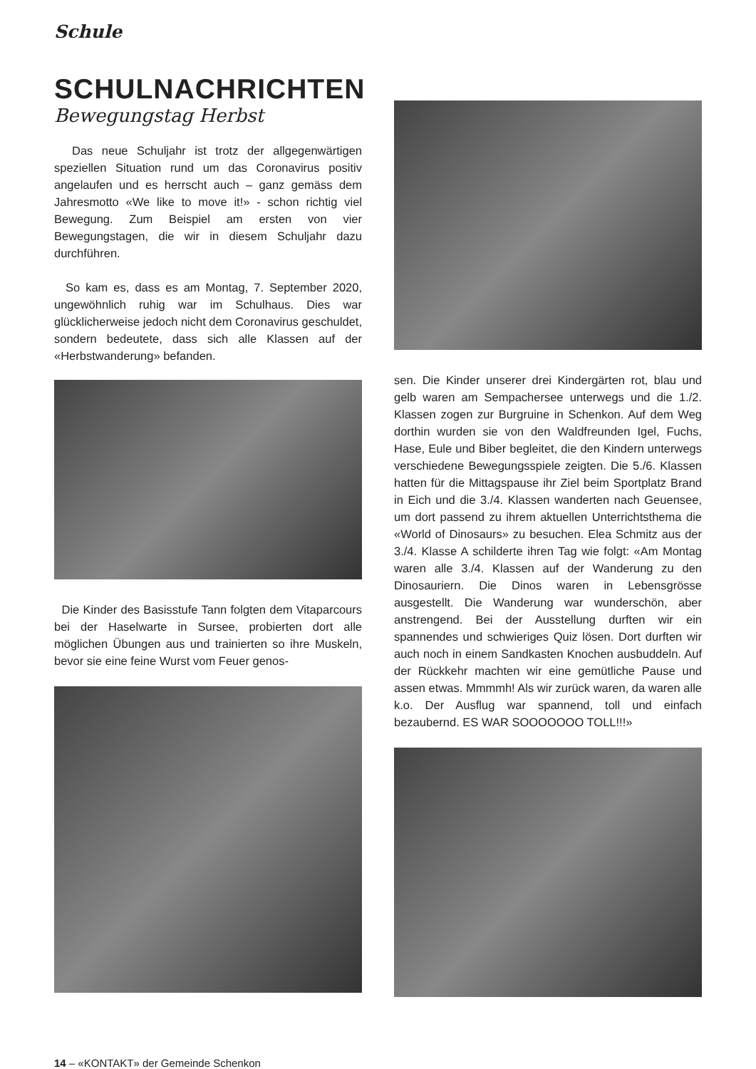Schule
SCHULNACHRICHTEN
Bewegungstag Herbst
Das neue Schuljahr ist trotz der allgegenwärtigen speziellen Situation rund um das Coronavirus positiv angelaufen und es herrscht auch – ganz gemäss dem Jahresmotto «We like to move it!» - schon richtig viel Bewegung. Zum Beispiel am ersten von vier Bewegungstagen, die wir in diesem Schuljahr dazu durchführen.
So kam es, dass es am Montag, 7. September 2020, ungewöhnlich ruhig war im Schulhaus. Dies war glücklicherweise jedoch nicht dem Coronavirus geschuldet, sondern bedeutete, dass sich alle Klassen auf der «Herbstwanderung» befanden.
Die Kinder des Basisstufe Tann folgten dem Vitaparcours bei der Haselwarte in Sursee, probierten dort alle möglichen Übungen aus und trainierten so ihre Muskeln, bevor sie eine feine Wurst vom Feuer genos-
sen. Die Kinder unserer drei Kindergärten rot, blau und gelb waren am Sempachersee unterwegs und die 1./2. Klassen zogen zur Burgruine in Schenkon. Auf dem Weg dorthin wurden sie von den Waldfreunden Igel, Fuchs, Hase, Eule und Biber begleitet, die den Kindern unterwegs verschiedene Bewegungsspiele zeigten. Die 5./6. Klassen hatten für die Mittagspause ihr Ziel beim Sportplatz Brand in Eich und die 3./4. Klassen wanderten nach Geuensee, um dort passend zu ihrem aktuellen Unterrichtsthema die «World of Dinosaurs» zu besuchen. Elea Schmitz aus der 3./4. Klasse A schilderte ihren Tag wie folgt: «Am Montag waren alle 3./4. Klassen auf der Wanderung zu den Dinosauriern. Die Dinos waren in Lebensgrösse ausgestellt. Die Wanderung war wunderschön, aber anstrengend. Bei der Ausstellung durften wir ein spannendes und schwieriges Quiz lösen. Dort durften wir auch noch in einem Sandkasten Knochen ausbuddeln. Auf der Rückkehr machten wir eine gemütliche Pause und assen etwas. Mmmmh! Als wir zurück waren, da waren alle k.o. Der Ausflug war spannend, toll und einfach bezaubernd. ES WAR SOOOOOOO TOLL!!!»
14 – «KONTAKT» der Gemeinde Schenkon